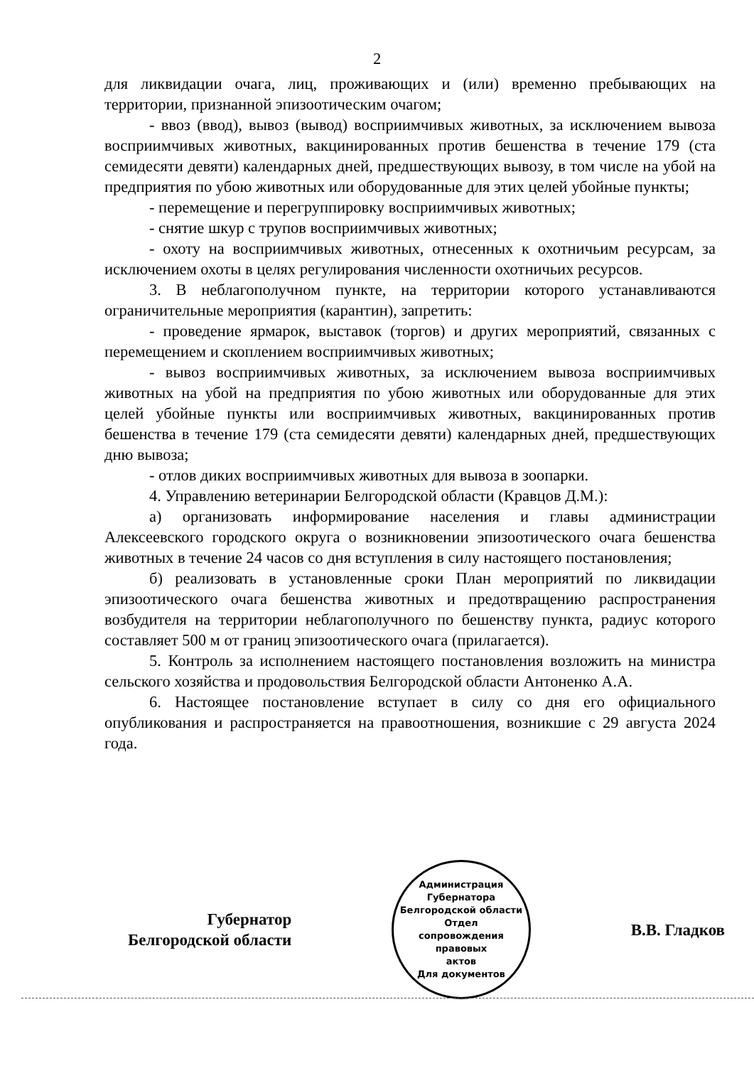2
для ликвидации очага, лиц, проживающих и (или) временно пребывающих на территории, признанной эпизоотическим очагом;
- ввоз (ввод), вывоз (вывод) восприимчивых животных, за исключением вывоза восприимчивых животных, вакцинированных против бешенства в течение 179 (ста семидесяти девяти) календарных дней, предшествующих вывозу, в том числе на убой на предприятия по убою животных или оборудованные для этих целей убойные пункты;
- перемещение и перегруппировку восприимчивых животных;
- снятие шкур с трупов восприимчивых животных;
- охоту на восприимчивых животных, отнесенных к охотничьим ресурсам, за исключением охоты в целях регулирования численности охотничьих ресурсов.
3. В неблагополучном пункте, на территории которого устанавливаются ограничительные мероприятия (карантин), запретить:
- проведение ярмарок, выставок (торгов) и других мероприятий, связанных с перемещением и скоплением восприимчивых животных;
- вывоз восприимчивых животных, за исключением вывоза восприимчивых животных на убой на предприятия по убою животных или оборудованные для этих целей убойные пункты или восприимчивых животных, вакцинированных против бешенства в течение 179 (ста семидесяти девяти) календарных дней, предшествующих дню вывоза;
- отлов диких восприимчивых животных для вывоза в зоопарки.
4. Управлению ветеринарии Белгородской области (Кравцов Д.М.):
а) организовать информирование населения и главы администрации Алексеевского городского округа о возникновении эпизоотического очага бешенства животных в течение 24 часов со дня вступления в силу настоящего постановления;
б) реализовать в установленные сроки План мероприятий по ликвидации эпизоотического очага бешенства животных и предотвращению распространения возбудителя на территории неблагополучного по бешенству пункта, радиус которого составляет 500 м от границ эпизоотического очага (прилагается).
5. Контроль за исполнением настоящего постановления возложить на министра сельского хозяйства и продовольствия Белгородской области Антоненко А.А.
6. Настоящее постановление вступает в силу со дня его официального опубликования и распространяется на правоотношения, возникшие с 29 августа 2024 года.
Губернатор
Белгородской области
Администрация Губернатора Белгородской области
Отдел
сопровождения
правовых
актов
Для документов
В.В. Гладков